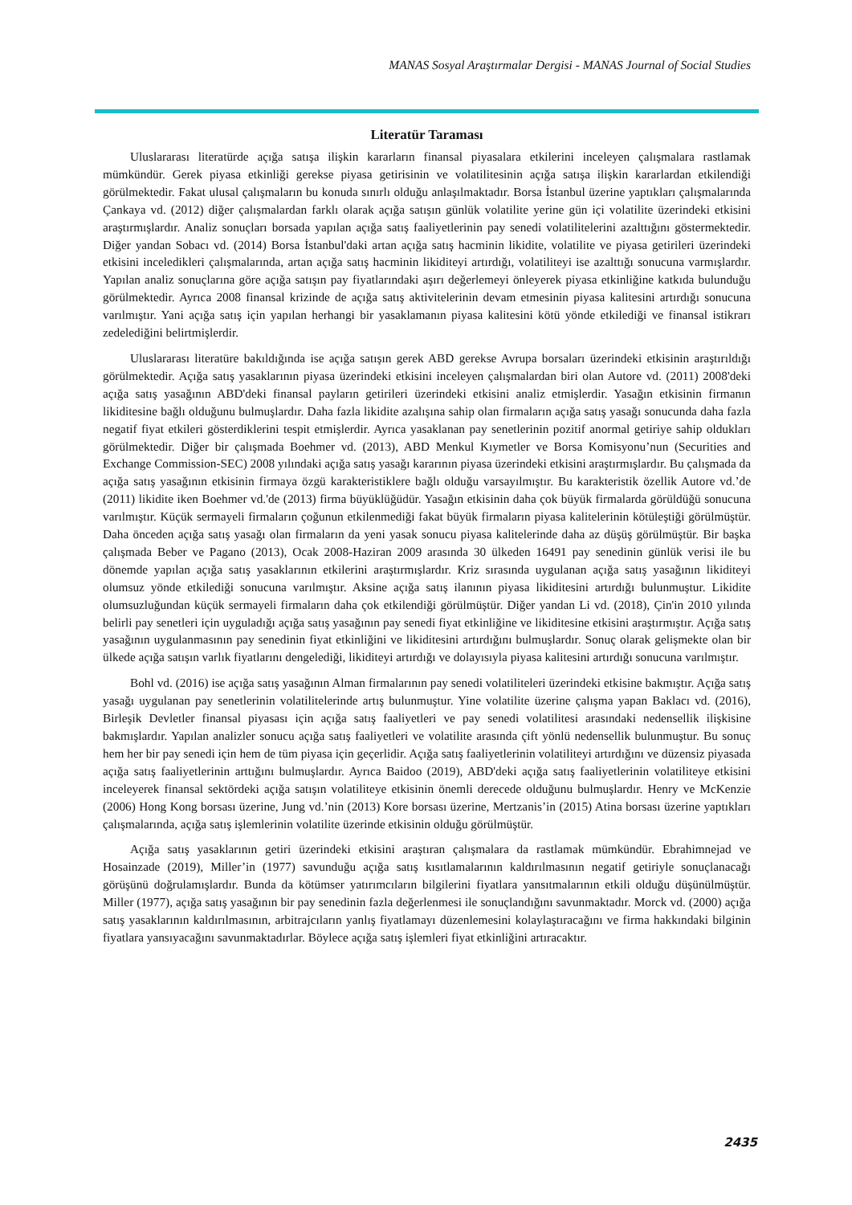MANAS Sosyal Araştırmalar Dergisi - MANAS Journal of Social Studies
Literatür Taraması
Uluslararası literatürde açığa satışa ilişkin kararların finansal piyasalara etkilerini inceleyen çalışmalara rastlamak mümkündür. Gerek piyasa etkinliği gerekse piyasa getirisinin ve volatilitesinin açığa satışa ilişkin kararlardan etkilendiği görülmektedir. Fakat ulusal çalışmaların bu konuda sınırlı olduğu anlaşılmaktadır. Borsa İstanbul üzerine yaptıkları çalışmalarında Çankaya vd. (2012) diğer çalışmalardan farklı olarak açığa satışın günlük volatilite yerine gün içi volatilite üzerindeki etkisini araştırmışlardır. Analiz sonuçları borsada yapılan açığa satış faaliyetlerinin pay senedi volatilitelerini azalttığını göstermektedir. Diğer yandan Sobacı vd. (2014) Borsa İstanbul'daki artan açığa satış hacminin likidite, volatilite ve piyasa getirileri üzerindeki etkisini inceledikleri çalışmalarında, artan açığa satış hacminin likiditeyi artırdığı, volatiliteyi ise azalttığı sonucuna varmışlardır. Yapılan analiz sonuçlarına göre açığa satışın pay fiyatlarındaki aşırı değerlemeyi önleyerek piyasa etkinliğine katkıda bulunduğu görülmektedir. Ayrıca 2008 finansal krizinde de açığa satış aktivitelerinin devam etmesinin piyasa kalitesini artırdığı sonucuna varılmıştır. Yani açığa satış için yapılan herhangi bir yasaklamanın piyasa kalitesini kötü yönde etkilediği ve finansal istikrarı zedelediğini belirtmişlerdir.
Uluslararası literatüre bakıldığında ise açığa satışın gerek ABD gerekse Avrupa borsaları üzerindeki etkisinin araştırıldığı görülmektedir. Açığa satış yasaklarının piyasa üzerindeki etkisini inceleyen çalışmalardan biri olan Autore vd. (2011) 2008'deki açığa satış yasağının ABD'deki finansal payların getirileri üzerindeki etkisini analiz etmişlerdir. Yasağın etkisinin firmanın likiditesine bağlı olduğunu bulmuşlardır. Daha fazla likidite azalışına sahip olan firmaların açığa satış yasağı sonucunda daha fazla negatif fiyat etkileri gösterdiklerini tespit etmişlerdir. Ayrıca yasaklanan pay senetlerinin pozitif anormal getiriye sahip oldukları görülmektedir. Diğer bir çalışmada Boehmer vd. (2013), ABD Menkul Kıymetler ve Borsa Komisyonu’nun (Securities and Exchange Commission-SEC) 2008 yılındaki açığa satış yasağı kararının piyasa üzerindeki etkisini araştırmışlardır. Bu çalışmada da açığa satış yasağının etkisinin firmaya özgü karakteristiklere bağlı olduğu varsayılmıştır. Bu karakteristik özellik Autore vd.’de (2011) likidite iken Boehmer vd.'de (2013) firma büyüklüğüdür. Yasağın etkisinin daha çok büyük firmalarda görüldüğü sonucuna varılmıştır. Küçük sermayeli firmaların çoğunun etkilenmediği fakat büyük firmaların piyasa kalitelerinin kötüleştiği görülmüştür. Daha önceden açığa satış yasağı olan firmaların da yeni yasak sonucu piyasa kalitelerinde daha az düşüş görülmüştür. Bir başka çalışmada Beber ve Pagano (2013), Ocak 2008-Haziran 2009 arasında 30 ülkeden 16491 pay senedinin günlük verisi ile bu dönemde yapılan açığa satış yasaklarının etkilerini araştırmışlardır. Kriz sırasında uygulanan açığa satış yasağının likiditeyi olumsuz yönde etkilediği sonucuna varılmıştır. Aksine açığa satış ilanının piyasa likiditesini artırdığı bulunmuştur. Likidite olumsuzluğundan küçük sermayeli firmaların daha çok etkilendiği görülmüştür. Diğer yandan Li vd. (2018), Çin'in 2010 yılında belirli pay senetleri için uyguladığı açığa satış yasağının pay senedi fiyat etkinliğine ve likiditesine etkisini araştırmıştır. Açığa satış yasağının uygulanmasının pay senedinin fiyat etkinliğini ve likiditesini artırdığını bulmuşlardır. Sonuç olarak gelişmekte olan bir ülkede açığa satışın varlık fiyatlarını dengelediği, likiditeyi artırdığı ve dolayısıyla piyasa kalitesini artırdığı sonucuna varılmıştır.
Bohl vd. (2016) ise açığa satış yasağının Alman firmalarının pay senedi volatiliteleri üzerindeki etkisine bakmıştır. Açığa satış yasağı uygulanan pay senetlerinin volatilitelerinde artış bulunmuştur. Yine volatilite üzerine çalışma yapan Baklacı vd. (2016), Birleşik Devletler finansal piyasası için açığa satış faaliyetleri ve pay senedi volatilitesi arasındaki nedensellik ilişkisine bakmışlardır. Yapılan analizler sonucu açığa satış faaliyetleri ve volatilite arasında çift yönlü nedensellik bulunmuştur. Bu sonuç hem her bir pay senedi için hem de tüm piyasa için geçerlidir. Açığa satış faaliyetlerinin volatiliteyi artırdığını ve düzensiz piyasada açığa satış faaliyetlerinin arttığını bulmuşlardır. Ayrıca Baidoo (2019), ABD'deki açığa satış faaliyetlerinin volatiliteye etkisini inceleyerek finansal sektördeki açığa satışın volatiliteye etkisinin önemli derecede olduğunu bulmuşlardır. Henry ve McKenzie (2006) Hong Kong borsası üzerine, Jung vd.’nin (2013) Kore borsası üzerine, Mertzanis’in (2015) Atina borsası üzerine yaptıkları çalışmalarında, açığa satış işlemlerinin volatilite üzerinde etkisinin olduğu görülmüştür.
Açığa satış yasaklarının getiri üzerindeki etkisini araştıran çalışmalara da rastlamak mümkündür. Ebrahimnejad ve Hosainzade (2019), Miller’in (1977) savunduğu açığa satış kısıtlamalarının kaldırılmasının negatif getiriyle sonuçlanacağı görüşünü doğrulamışlardır. Bunda da kötümser yatırımcıların bilgilerini fiyatlara yansıtmalarının etkili olduğu düşünülmüştür. Miller (1977), açığa satış yasağının bir pay senedinin fazla değerlenmesi ile sonuçlandığını savunmaktadır. Morck vd. (2000) açığa satış yasaklarının kaldırılmasının, arbitrajcıların yanlış fiyatlamayı düzenlemesini kolaylaştıracağını ve firma hakkındaki bilginin fiyatlara yansıyacağını savunmaktadırlar. Böylece açığa satış işlemleri fiyat etkinliğini artıracaktır.
2435